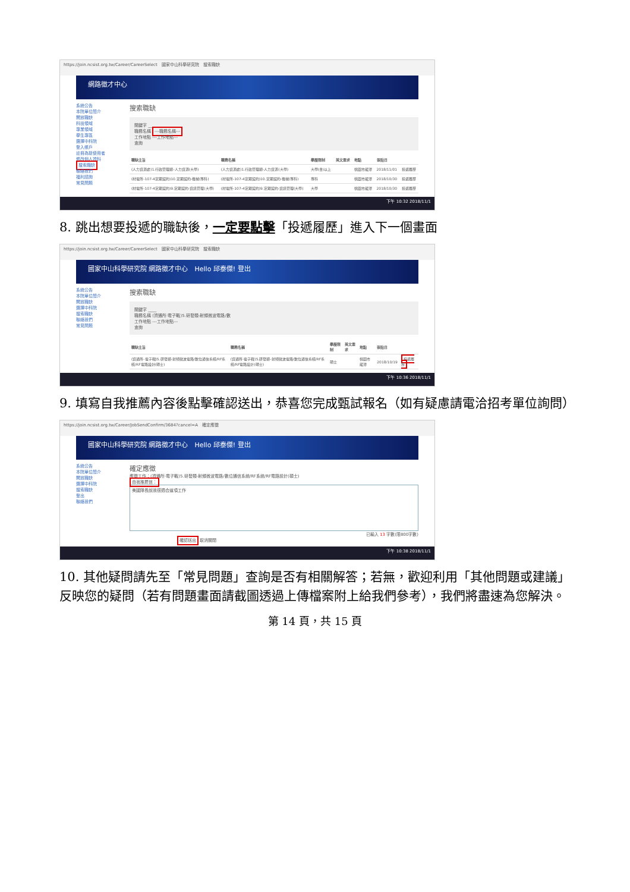https://join.ncsist.org.tw/Career/CareerSelect　國家中山科學研究院　搜索職缺
網路徵才中心
系統公告
本院單位簡介
開放職缺
科技領域
專業領域
學生專區
選擇中科院
登入帳戶
註冊為新使用者
修改個人資料
搜索職缺
聯絡我們
福利諮詢
常見問題
搜索職缺
關鍵字 ____
職務名稱 ---職務名稱---
工作地點 ---工作地點---
查詢
| 職缺主旨 | 職務名稱 | 學歷限制 | 英文要求 | 地點 | 張貼日 | |
| --- | --- | --- | --- | --- | --- | --- |
| (人力資源處)1.行政管理類-人力資源(大學) | (人力資源處)1.行政管理類-人力資源(大學) | 大學(含)以上 | | 桃園市龍潭 | 2018/11/01 | 投遞履歷 |
| (材電所-107-4定期契約)10.定期契約-機械(專科) | (材電所-107-4定期契約)10.定期契約-機械(專科) | 專科 | | 桃園市龍潭 | 2018/10/30 | 投遞履歷 |
| (材電所-107-4定期契約)9.定期契約-資訊管理(大學) | (材電所-107-4定期契約)9.定期契約-資訊管理(大學) | 大學 | | 桃園市龍潭 | 2018/10/30 | 投遞履歷 |
下午 10:32 2018/11/1
8. 跳出想要投遞的職缺後，一定要點擊「投遞履歷」進入下一個畫面
https://join.ncsist.org.tw/Career/CareerSelect　國家中山科學研究院　搜索職缺
國家中山科學研究院 網路徵才中心　Hello 邱泰傑! 登出
系統公告
本院單位簡介
開放職缺
選擇中科院
搜索職缺
聯絡我們
常見問題
搜索職缺
關鍵字 ____
職務名稱 (資通所-電子戰)5.研發類-射頻微波電路/數
工作地點 ---工作地點---
查詢
| 職缺主旨 | 職務名稱 | 學歷限制 | 英文要求 | 地點 | 張貼日 | |
| --- | --- | --- | --- | --- | --- | --- |
| (資通所-電子戰)5.研發類-射頻微波電路/數位通信系統/RF系統/RF電路設計(碩士) | (資通所-電子戰)5.研發類-射頻微波電路/數位通信系統/RF系統/RF電路設計(碩士) | 碩士 | | 桃園市龍潭 | 2018/10/19 | 投遞履歷 |
下午 10:36 2018/11/1
9. 填寫自我推薦內容後點擊確認送出，恭喜您完成甄試報名（如有疑慮請電洽招考單位詢問）
https://join.ncsist.org.tw/Career/JobSendConfirm/3684?cancel=A　確定應徵
國家中山科學研究院 網路徵才中心　Hello 邱泰傑! 登出
系統公告
本院單位簡介
開放職缺
選擇中科院
搜索職缺
登出
聯絡我們
確定應徵
應徵工作：(資通所-電子戰)5.研發類-射頻微波電路/數位通信系統/RF系統/RF電路設計(碩士)
自我推薦信：
美國隊長說我很適合這項工作
已輸入 13 字數(限800字數)
確認送出 取消關閉
下午 10:38 2018/11/1
10. 其他疑問請先至「常見問題」查詢是否有相關解答；若無，歡迎利用「其他問題或建議」反映您的疑問（若有問題畫面請截圖透過上傳檔案附上給我們參考），我們將盡速為您解決。
第 14 頁，共 15 頁